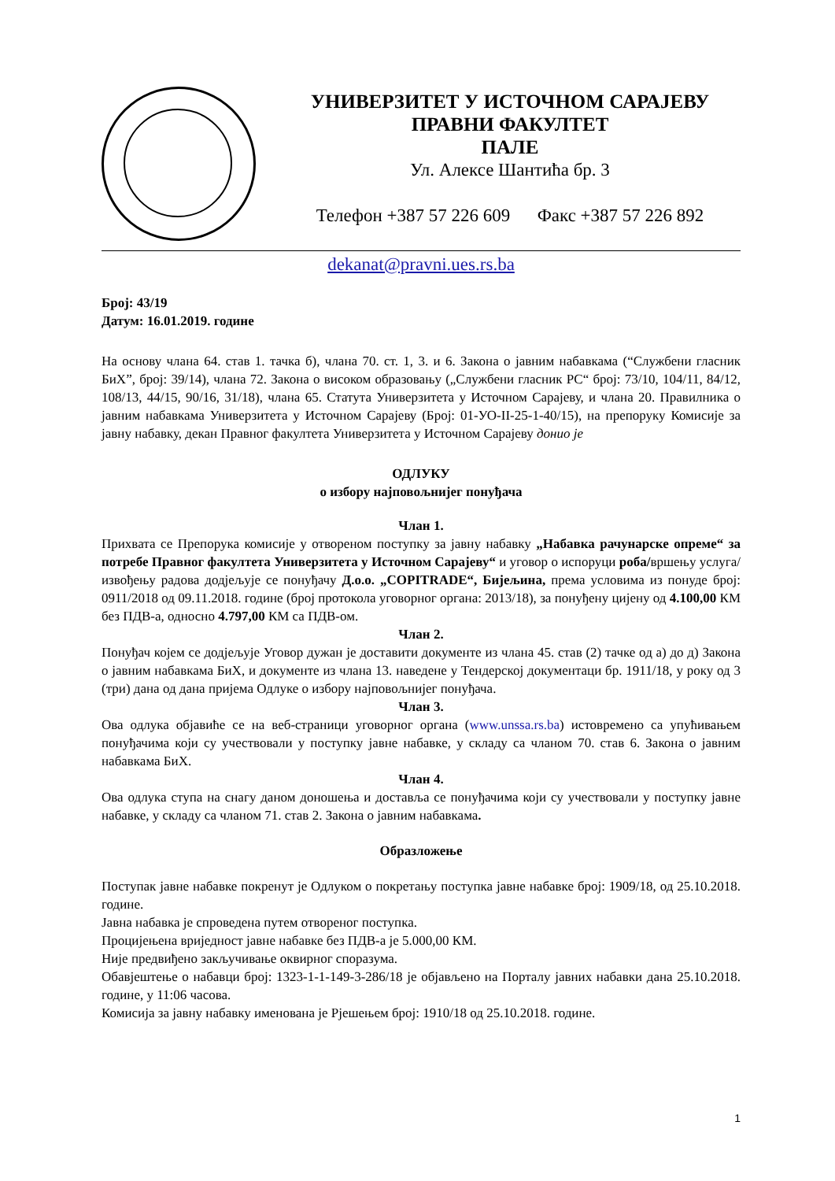УНИВЕРЗИТЕТ У ИСТОЧНОМ САРАЈЕВУ
ПРАВНИ ФАКУЛТЕТ
ПАЛЕ
Ул. Алексе Шантића бр. 3
Телефон +387 57 226 609 Факс +387 57 226 892
dekanat@pravni.ues.rs.ba
Број: 43/19
Датум: 16.01.2019. године
На основу члана 64. став 1. тачка б), члана 70. ст. 1, 3. и 6. Закона о јавним набавкама (“Службени гласник БиХ”, број: 39/14), члана 72. Закона о високом образовању („Службени гласник РС“ број: 73/10, 104/11, 84/12, 108/13, 44/15, 90/16, 31/18), члана 65. Статута Универзитета у Источном Сарајеву, и члана 20. Правилника о јавним набавкама Универзитета у Источном Сарајеву (Број: 01-УО-II-25-1-40/15), на препоруку Комисије за јавну набавку, декан Правног факултета Универзитета у Источном Сарајеву донио је
ОДЛУКУ
о избору најповољнијег понуђача
Члан 1.
Прихвата се Препорука комисије у отвореном поступку за јавну набавку „Набавка рачунарске опреме“ за потребе Правног факултета Универзитета у Источном Сарајеву“ и уговор о испоруци роба/вршењу услуга/извођењу радова додјељује се понуђачу Д.о.о. „COPITRADE“, Бијељина, према условима из понуде број: 0911/2018 од 09.11.2018. године (број протокола уговорног органа: 2013/18), за понуђену цијену од 4.100,00 КМ без ПДВ-а, односно 4.797,00 КМ са ПДВ-ом.
Члан 2.
Понуђач којем се додјељује Уговор дужан је доставити документе из члана 45. став (2) тачке од а) до д) Закона о јавним набавкама БиХ, и документе из члана 13. наведене у Тендерској документаци бр. 1911/18, у року од 3 (три) дана од дана пријема Одлуке о избору најповољнијег понуђача.
Члан 3.
Ова одлука објавиће се на веб-страници уговорног органа (www.unssa.rs.ba) истовремено са упућивањем понуђачима који су учествовали у поступку јавне набавке, у складу са чланом 70. став 6. Закона о јавним набавкама БиХ.
Члан 4.
Ова одлука ступа на снагу даном доношења и доставља се понуђачима који су учествовали у поступку јавне набавке, у складу са чланом 71. став 2. Закона о јавним набавкама.
Образложење
Поступак јавне набавке покренут је Одлуком о покретању поступка јавне набавке број: 1909/18, од 25.10.2018. године.
Јавна набавка је спроведена путем отвореног поступка.
Процијењена вриједност јавне набавке без ПДВ-а је 5.000,00 КМ.
Није предвиђено закључивање оквирног споразума.
Обавјештење о набавци број: 1323-1-1-149-3-286/18 је објављено на Порталу јавних набавки дана 25.10.2018. године, у 11:06 часова.
Комисија за јавну набавку именована је Рјешењем број: 1910/18 од 25.10.2018. године.
1